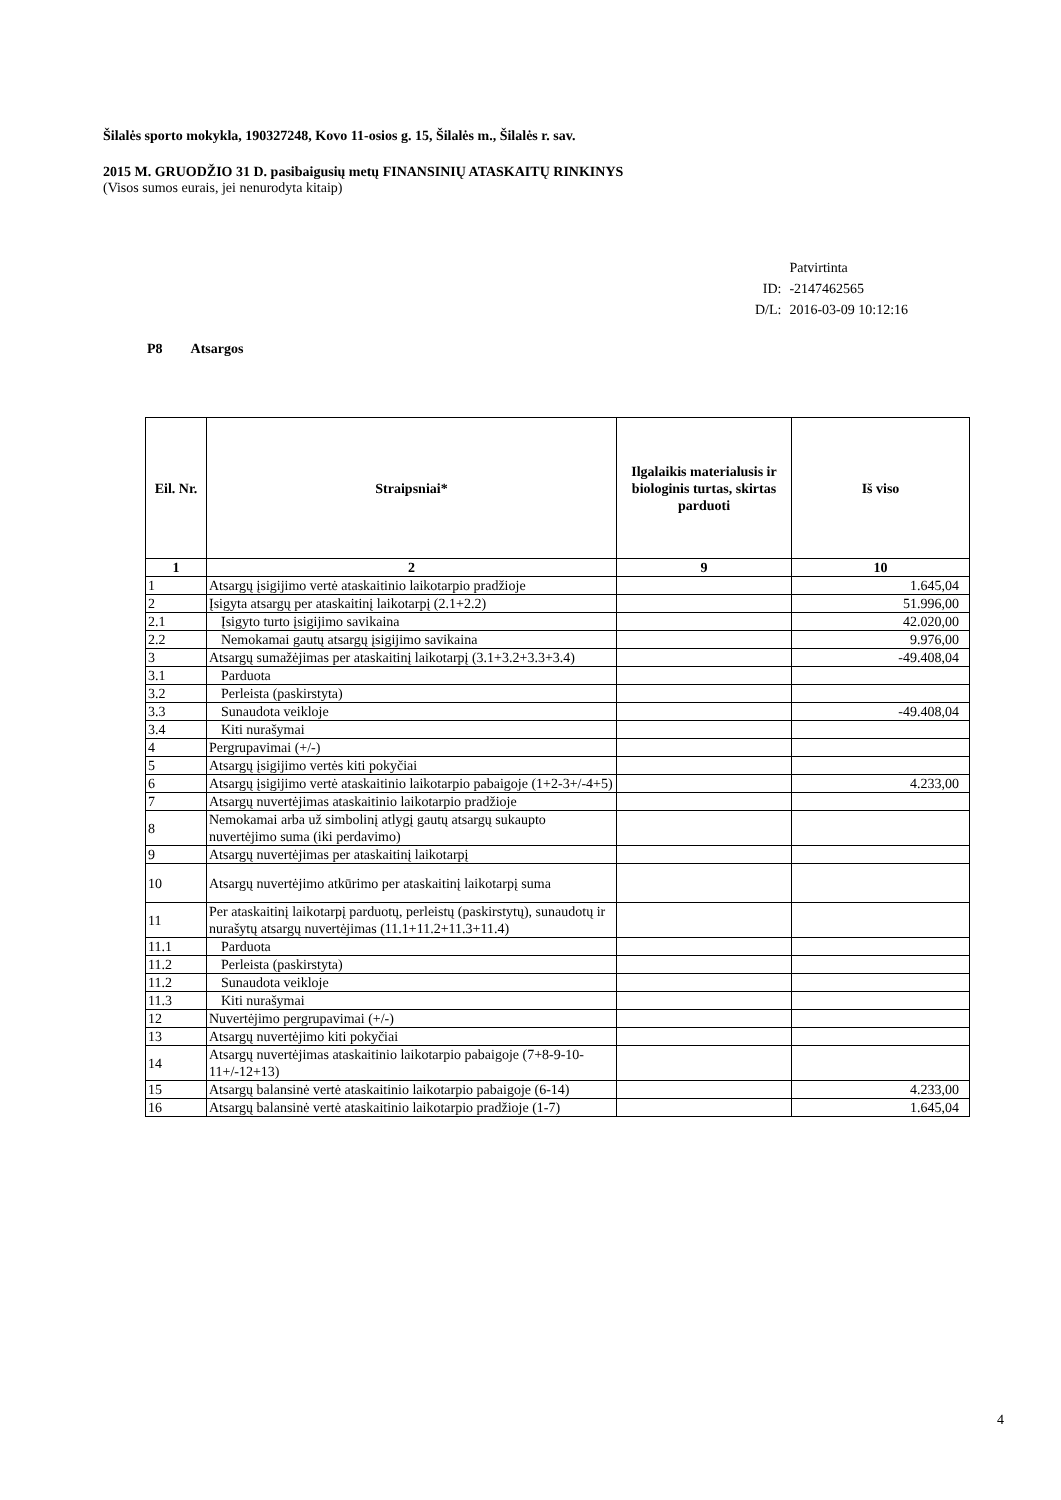Šilalės sporto mokykla, 190327248, Kovo 11-osios g. 15, Šilalės m., Šilalės r. sav.
2015 M. GRUODŽIO 31 D. pasibaigusių metų FINANSINIŲ ATASKAITŲ RINKINYS
(Visos sumos eurais, jei nenurodyta kitaip)
| | Patvirtinta |
| ID: | -2147462565 |
| D/L: | 2016-03-09 10:12:16 |
P8 Atsargos
| Eil. Nr. | Straipsniai* | Ilgalaikis materialusis ir biologinis turtas, skirtas parduoti | Iš viso |
| --- | --- | --- | --- |
| 1 | 2 | 9 | 10 |
| 1 | Atsargų įsigijimo vertė ataskaitinio laikotarpio pradžioje | | 1.645,04 |
| 2 | Įsigyta atsargų per ataskaitinį laikotarpį (2.1+2.2) | | 51.996,00 |
| 2.1 | Įsigyto turto įsigijimo savikaina | | 42.020,00 |
| 2.2 | Nemokamai gautų atsargų įsigijimo savikaina | | 9.976,00 |
| 3 | Atsargų sumažėjimas per ataskaitinį laikotarpį (3.1+3.2+3.3+3.4) | | -49.408,04 |
| 3.1 | Parduota | | |
| 3.2 | Perleista (paskirstyta) | | |
| 3.3 | Sunaudota veikloje | | -49.408,04 |
| 3.4 | Kiti nurašymai | | |
| 4 | Pergrupavimai (+/-) | | |
| 5 | Atsargų įsigijimo vertės kiti pokyčiai | | |
| 6 | Atsargų įsigijimo vertė ataskaitinio laikotarpio pabaigoje (1+2-3+/-4+5) | | 4.233,00 |
| 7 | Atsargų nuvertėjimas ataskaitinio laikotarpio pradžioje | | |
| 8 | Nemokamai arba už simbolinį atlygį gautų atsargų sukaupto nuvertėjimo suma (iki perdavimo) | | |
| 9 | Atsargų nuvertėjimas per ataskaitinį laikotarpį | | |
| 10 | Atsargų nuvertėjimo atkūrimo per ataskaitinį laikotarpį suma | | |
| 11 | Per ataskaitinį laikotarpį parduotų, perleistų (paskirstytų), sunaudotų ir nurašytų atsargų nuvertėjimas (11.1+11.2+11.3+11.4) | | |
| 11.1 | Parduota | | |
| 11.2 | Perleista (paskirstyta) | | |
| 11.2 | Sunaudota veikloje | | |
| 11.3 | Kiti nurašymai | | |
| 12 | Nuvertėjimo pergrupavimai (+/-) | | |
| 13 | Atsargų nuvertėjimo kiti pokyčiai | | |
| 14 | Atsargų nuvertėjimas ataskaitinio laikotarpio pabaigoje (7+8-9-10-11+/-12+13) | | |
| 15 | Atsargų balansinė vertė ataskaitinio laikotarpio pabaigoje (6-14) | | 4.233,00 |
| 16 | Atsargų balansinė vertė ataskaitinio laikotarpio pradžioje (1-7) | | 1.645,04 |
4